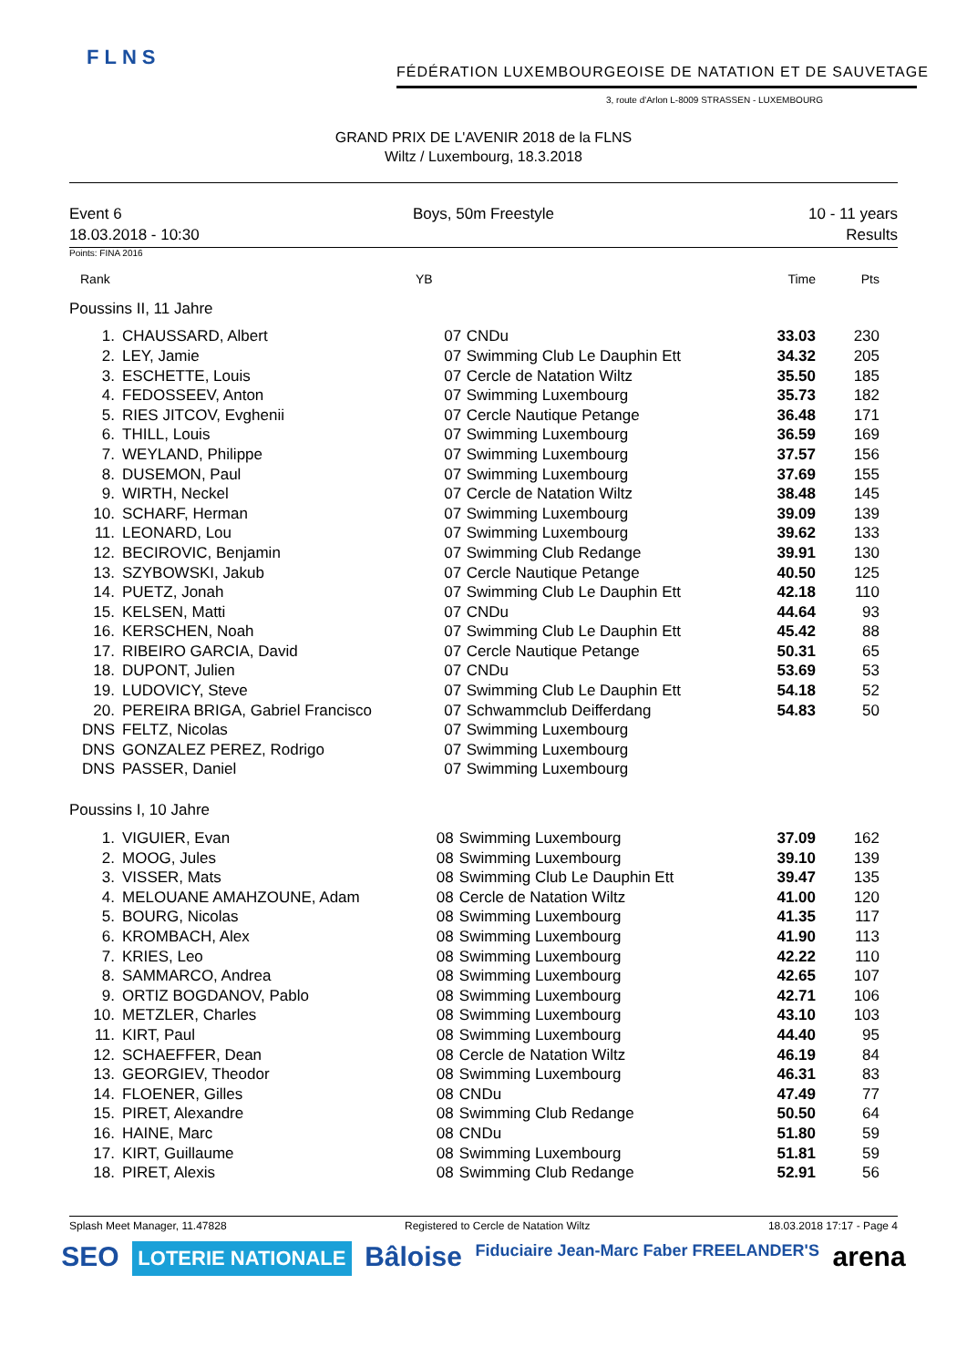FLNS
FÉDÉRATION LUXEMBOURGEOISE DE NATATION ET DE SAUVETAGE
3, route d'Arlon L-8009 STRASSEN - LUXEMBOURG
GRAND PRIX DE L'AVENIR 2018 de la FLNS
Wiltz / Luxembourg, 18.3.2018
Event 6
18.03.2018 - 10:30
Boys, 50m Freestyle 10 - 11 years
Results
Points: FINA 2016
| Rank | | YB | | Time | Pts |
Poussins II, 11 Jahre
| 1. | CHAUSSARD, Albert | 07 | CNDu | 33.03 | 230 |
| 2. | LEY, Jamie | 07 | Swimming Club Le Dauphin Ett | 34.32 | 205 |
| 3. | ESCHETTE, Louis | 07 | Cercle de Natation Wiltz | 35.50 | 185 |
| 4. | FEDOSSEEV, Anton | 07 | Swimming Luxembourg | 35.73 | 182 |
| 5. | RIES JITCOV, Evghenii | 07 | Cercle Nautique Petange | 36.48 | 171 |
| 6. | THILL, Louis | 07 | Swimming Luxembourg | 36.59 | 169 |
| 7. | WEYLAND, Philippe | 07 | Swimming Luxembourg | 37.57 | 156 |
| 8. | DUSEMON, Paul | 07 | Swimming Luxembourg | 37.69 | 155 |
| 9. | WIRTH, Neckel | 07 | Cercle de Natation Wiltz | 38.48 | 145 |
| 10. | SCHARF, Herman | 07 | Swimming Luxembourg | 39.09 | 139 |
| 11. | LEONARD, Lou | 07 | Swimming Luxembourg | 39.62 | 133 |
| 12. | BECIROVIC, Benjamin | 07 | Swimming Club Redange | 39.91 | 130 |
| 13. | SZYBOWSKI, Jakub | 07 | Cercle Nautique Petange | 40.50 | 125 |
| 14. | PUETZ, Jonah | 07 | Swimming Club Le Dauphin Ett | 42.18 | 110 |
| 15. | KELSEN, Matti | 07 | CNDu | 44.64 | 93 |
| 16. | KERSCHEN, Noah | 07 | Swimming Club Le Dauphin Ett | 45.42 | 88 |
| 17. | RIBEIRO GARCIA, David | 07 | Cercle Nautique Petange | 50.31 | 65 |
| 18. | DUPONT, Julien | 07 | CNDu | 53.69 | 53 |
| 19. | LUDOVICY, Steve | 07 | Swimming Club Le Dauphin Ett | 54.18 | 52 |
| 20. | PEREIRA BRIGA, Gabriel Francisco | 07 | Schwammclub Deifferdang | 54.83 | 50 |
| DNS | FELTZ, Nicolas | 07 | Swimming Luxembourg | | |
| DNS | GONZALEZ PEREZ, Rodrigo | 07 | Swimming Luxembourg | | |
| DNS | PASSER, Daniel | 07 | Swimming Luxembourg | | |
Poussins I, 10 Jahre
| 1. | VIGUIER, Evan | 08 | Swimming Luxembourg | 37.09 | 162 |
| 2. | MOOG, Jules | 08 | Swimming Luxembourg | 39.10 | 139 |
| 3. | VISSER, Mats | 08 | Swimming Club Le Dauphin Ett | 39.47 | 135 |
| 4. | MELOUANE AMAHZOUNE, Adam | 08 | Cercle de Natation Wiltz | 41.00 | 120 |
| 5. | BOURG, Nicolas | 08 | Swimming Luxembourg | 41.35 | 117 |
| 6. | KROMBACH, Alex | 08 | Swimming Luxembourg | 41.90 | 113 |
| 7. | KRIES, Leo | 08 | Swimming Luxembourg | 42.22 | 110 |
| 8. | SAMMARCO, Andrea | 08 | Swimming Luxembourg | 42.65 | 107 |
| 9. | ORTIZ BOGDANOV, Pablo | 08 | Swimming Luxembourg | 42.71 | 106 |
| 10. | METZLER, Charles | 08 | Swimming Luxembourg | 43.10 | 103 |
| 11. | KIRT, Paul | 08 | Swimming Luxembourg | 44.40 | 95 |
| 12. | SCHAEFFER, Dean | 08 | Cercle de Natation Wiltz | 46.19 | 84 |
| 13. | GEORGIEV, Theodor | 08 | Swimming Luxembourg | 46.31 | 83 |
| 14. | FLOENER, Gilles | 08 | CNDu | 47.49 | 77 |
| 15. | PIRET, Alexandre | 08 | Swimming Club Redange | 50.50 | 64 |
| 16. | HAINE, Marc | 08 | CNDu | 51.80 | 59 |
| 17. | KIRT, Guillaume | 08 | Swimming Luxembourg | 51.81 | 59 |
| 18. | PIRET, Alexis | 08 | Swimming Club Redange | 52.91 | 56 |
Splash Meet Manager, 11.47828 Registered to Cercle de Natation Wiltz 18.03.2018 17:17 - Page 4
SEO LOTERIE NATIONALE Bâloise Fiduciaire Jean-Marc Faber FREELANDER'S arena